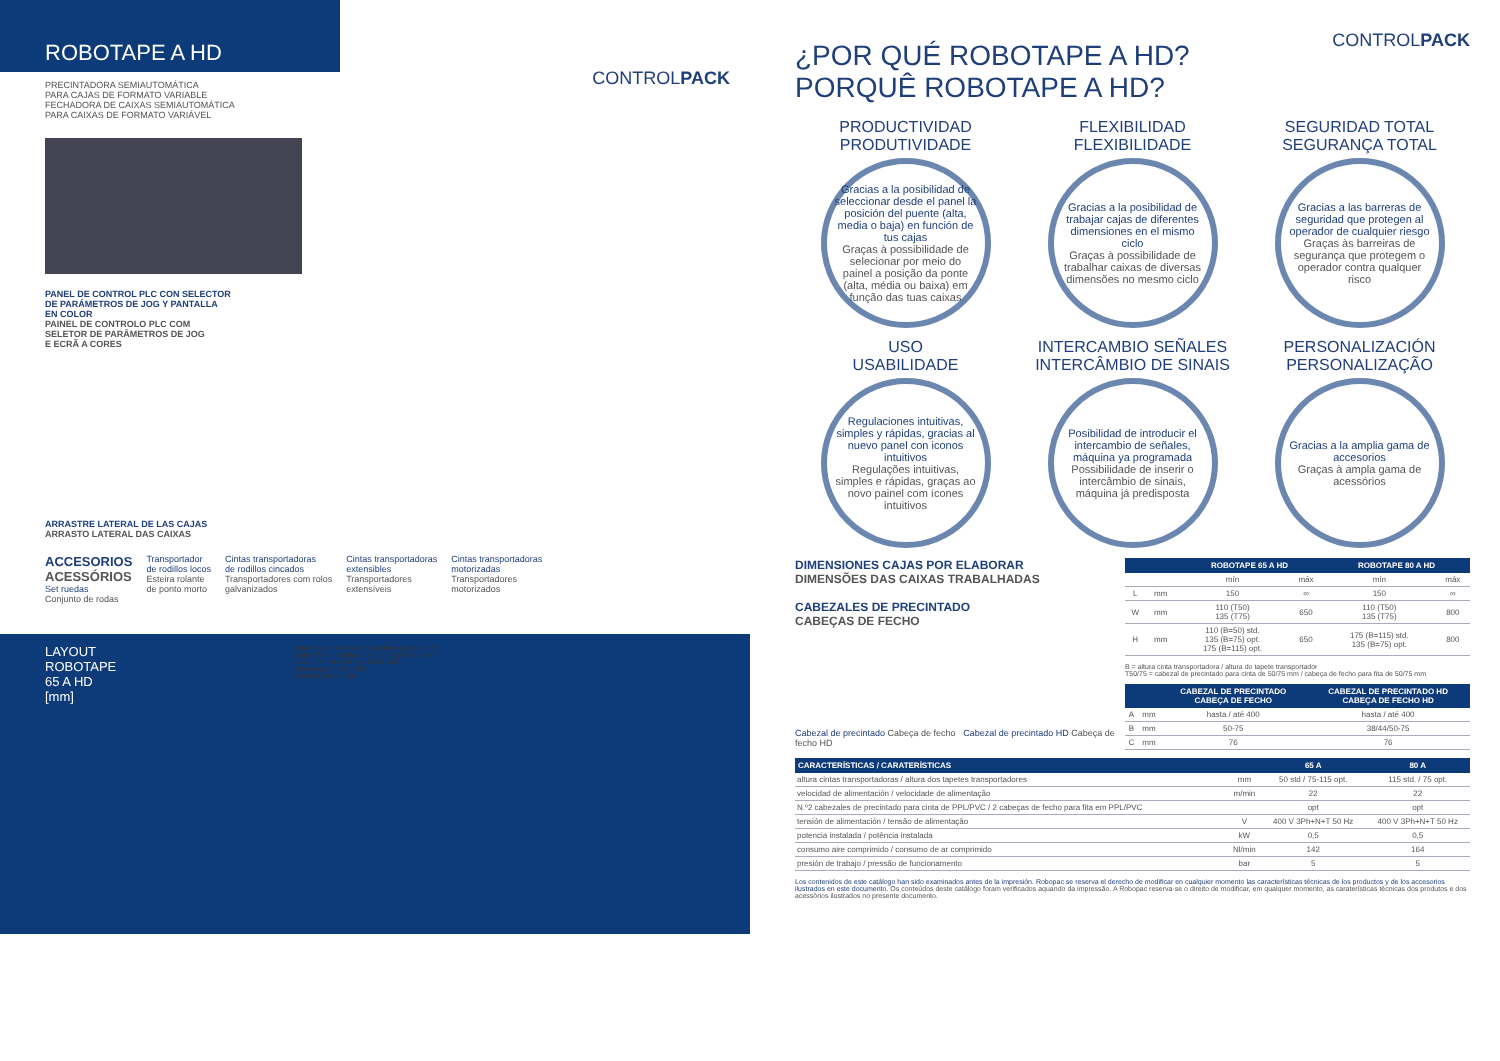ROBOTAPE A HD
PRECINTADORA SEMIAUTOMÁTICA
PARA CAJAS DE FORMATO VARIABLE
FECHADORA DE CAIXAS SEMIAUTOMÁTICA
PARA CAIXAS DE FORMATO VARIÁVEL
CONTROLPACK
PANEL DE CONTROL PLC CON SELECTOR
DE PARÁMETROS DE JOG Y PANTALLA
EN COLOR
PAINEL DE CONTROLO PLC COM
SELETOR DE PARÂMETROS DE JOG
E ECRÃ A CORES
ARRASTRE LATERAL DE LAS CAJAS
ARRASTO LATERAL DAS CAIXAS
ACCESORIOS
ACESSÓRIOS
Set ruedas
Conjunto de rodas
Transportador
de rodillos locos
Esteira rolante
de ponto morto
Cintas transportadoras
de rodillos cincados
Transportadores com rolos
galvanizados
Cintas transportadoras
extensibles
Transportadores
extensíveis
Cintas transportadoras
motorizadas
Transportadores
motorizados
LAYOUT
ROBOTAPE
65 A HD
[mm]
Sensores de encintado superior (opcional) +70
Sensores de taping superiores (opcional) +70
1228 565 min 745 max 1062 1291
Ruote (opzionali) +109
Casters (opt.) +109
CONTROLPACK
¿POR QUÉ ROBOTAPE A HD?
PORQUÊ ROBOTAPE A HD?
PRODUCTIVIDAD
PRODUTIVIDADE
Gracias a la posibilidad de seleccionar desde el panel la posición del puente (alta, media o baja) en función de tus cajas
Graças à possibilidade de selecionar por meio do painel a posição da ponte (alta, média ou baixa) em função das tuas caixas
FLEXIBILIDAD
FLEXIBILIDADE
Gracias a la posibilidad de trabajar cajas de diferentes dimensiones en el mismo ciclo
Graças à possibilidade de trabalhar caixas de diversas dimensões no mesmo ciclo
SEGURIDAD TOTAL
SEGURANÇA TOTAL
Gracias a las barreras de seguridad que protegen al operador de cualquier riesgo
Graças às barreiras de segurança que protegem o operador contra qualquer risco
USO
USABILIDADE
Regulaciones intuitivas, simples y rápidas, gracias al nuevo panel con iconos intuitivos
Regulações intuitivas, simples e rápidas, graças ao novo painel com ícones intuitivos
INTERCAMBIO SEÑALES
INTERCÂMBIO DE SINAIS
Posibilidad de introducir el intercambio de señales, máquina ya programada
Possibilidade de inserir o intercâmbio de sinais, máquina já predisposta
PERSONALIZACIÓN
PERSONALIZAÇÃO
Gracias a la amplia gama de accesorios
Graças à ampla gama de acessórios
DIMENSIONES CAJAS POR ELABORAR
DIMENSÕES DAS CAIXAS TRABALHADAS
CABEZALES DE PRECINTADO
CABEÇAS DE FECHO
Cabezal de precintado Cabeça de fecho Cabezal de precintado HD Cabeça de fecho HD
| | | ROBOTAPE 65 A HD | | ROBOTAPE 80 A HD | |
| --- | --- | --- | --- | --- | --- |
| | | mín | máx | mín | máx |
| L | mm | 150 | ∞ | 150 | ∞ |
| W | mm | 110 (T50) 135 (T75) | 650 | 110 (T50) 135 (T75) | 800 |
| H | mm | 110 (B=50) std. 135 (B=75) opt. 175 (B=115) opt. | 650 | 175 (B=115) std. 135 (B=75) opt. | 800 |
B = altura cinta transportadora / altura do tapete transportador
T50/75 = cabezal de precintado para cinta de 50/75 mm / cabeça de fecho para fita de 50/75 mm
| | | CABEZAL DE PRECINTADO CABEÇA DE FECHO | CABEZAL DE PRECINTADO HD CABEÇA DE FECHO HD |
| --- | --- | --- | --- |
| A | mm | hasta / até 400 | hasta / até 400 |
| B | mm | 50-75 | 38/44/50-75 |
| C | mm | 76 | 76 |
| CARACTERÍSTICAS / CARATERÍSTICAS | | 65 A | 80 A |
| --- | --- | --- | --- |
| altura cintas transportadoras / altura dos tapetes transportadores | mm | 50 std / 75-115 opt. | 115 std. / 75 opt. |
| velocidad de alimentación / velocidade de alimentação | m/min | 22 | 22 |
| N.º2 cabezales de precintado para cinta de PPL/PVC / 2 cabeças de fecho para fita em PPL/PVC | | opt | opt |
| tensión de alimentación / tensão de alimentação | V | 400 V 3Ph+N+T 50 Hz | 400 V 3Ph+N+T 50 Hz |
| potencia instalada / potência instalada | kW | 0,5 | 0,5 |
| consumo aire comprimido / consumo de ar comprimido | Nl/min | 142 | 164 |
| presión de trabajo / pressão de funcionamento | bar | 5 | 5 |
Los contenidos de este catálogo han sido examinados antes de la impresión. Robopac se reserva el derecho de modificar en cualquier momento las características técnicas de los productos y de los accesorios ilustrados en este documento. Os conteúdos deste catálogo foram verificados aquando da impressão. A Robopac reserva-se o direito de modificar, em qualquer momento, as caraterísticas técnicas dos produtos e dos acessórios ilustrados no presente documento.